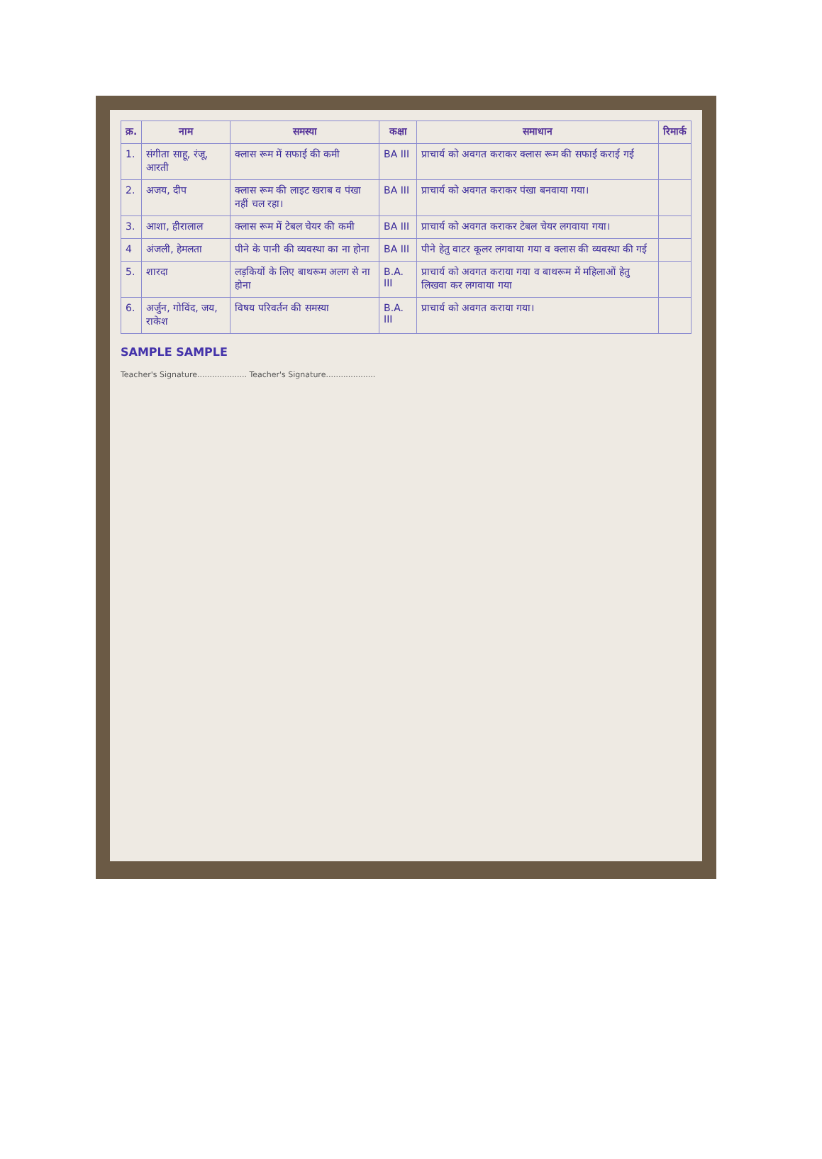| क्र. | नाम | समस्या | कक्षा | समाधान | रिमार्क |
| --- | --- | --- | --- | --- | --- |
| 1. | संगीता साहू, रंजू, आरती | क्लास रूम में सफाई की कमी | BA III | प्राचार्य को अवगत कराकर क्लास रूम की सफाई कराई गई | |
| 2. | अजय, दीप | क्लास रूम की लाइट खराब व पंखा नहीं चल रहा। | BA III | प्राचार्य को अवगत कराकर पंखा बनवाया गया। | |
| 3. | आशा, हीरालाल | क्लास रूम में टेबल चेयर की कमी | BA III | प्राचार्य को अवगत कराकर टेबल चेयर लगवाया गया। | |
| 4 | अंजली, हेमलता | पीने के पानी की व्यवस्था का ना होना | BA III | पीने हेतु वाटर कूलर लगवाया गया व क्लास की व्यवस्था की गई | |
| 5. | शारदा | लड़कियों के लिए बाथरूम अलग से ना होना | B.A. III | प्राचार्य को अवगत कराया गया व बाथरूम में महिलाओं हेतु लिखवा कर लगवाया गया | |
| 6. | अर्जुन, गोविंद, जय, राकेश | विषय परिवर्तन की समस्या | B.A. III | प्राचार्य को अवगत कराया गया। | |
SAMPLE SAMPLE
Teacher's Signature.................... Teacher's Signature....................